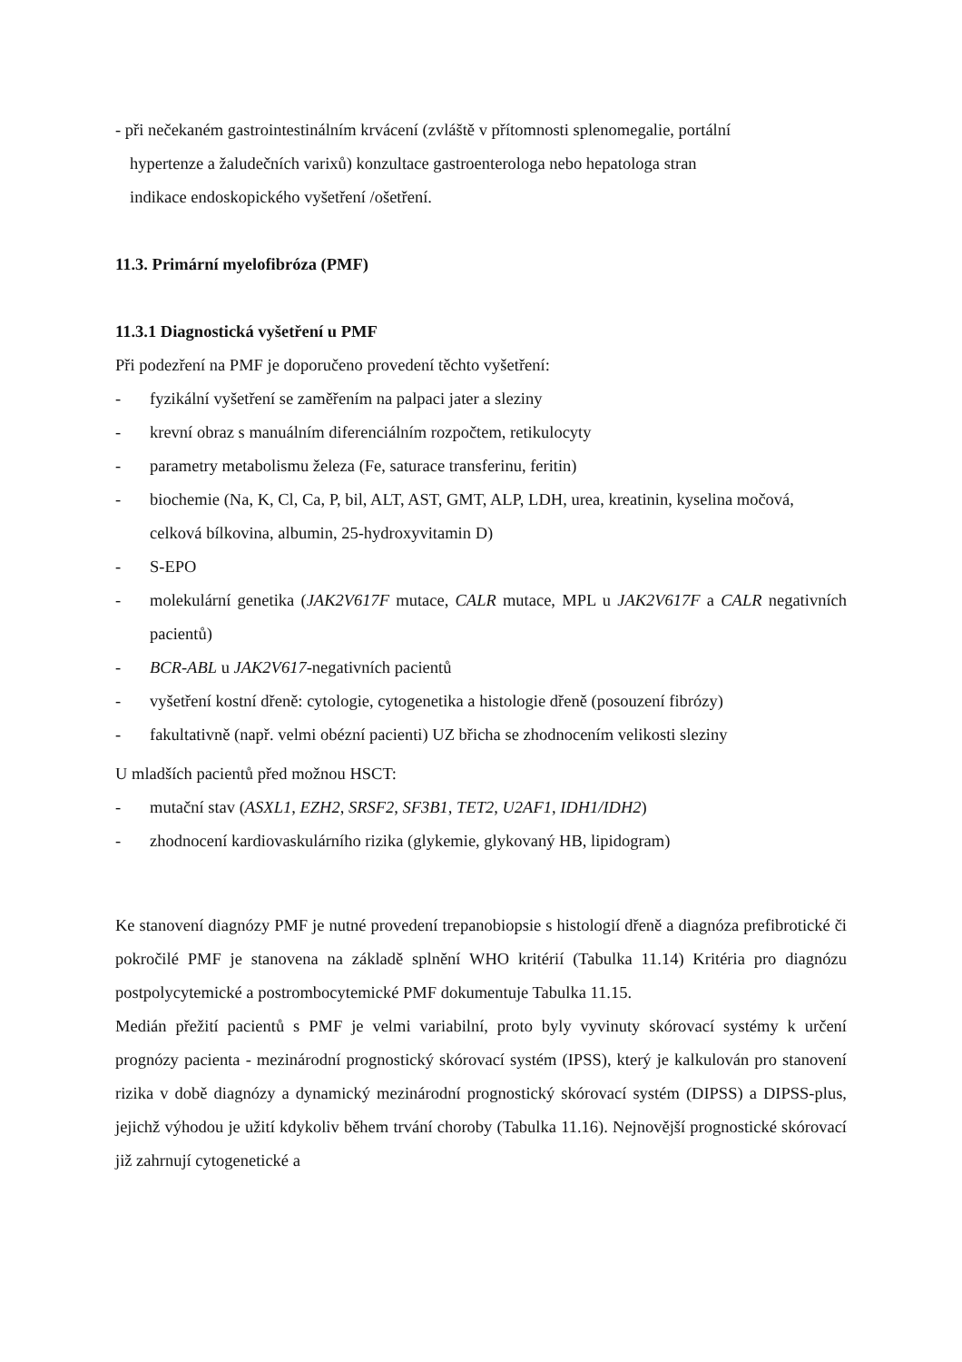- při nečekaném gastrointestinálním krvácení (zvláště v přítomnosti splenomegalie, portální
hypertenze a žaludečních varixů) konzultace gastroenterologa nebo hepatologa stran
indikace endoskopického vyšetření /ošetření.
11.3. Primární myelofibróza (PMF)
11.3.1 Diagnostická vyšetření u PMF
Při podezření na PMF je doporučeno provedení těchto vyšetření:
- fyzikální vyšetření se zaměřením na palpaci jater a sleziny
- krevní obraz s manuálním diferenciálním rozpočtem, retikulocyty
- parametry metabolismu železa (Fe, saturace transferinu, feritin)
- biochemie (Na, K, Cl, Ca, P, bil, ALT, AST, GMT, ALP, LDH, urea, kreatinin, kyselina močová, celková bílkovina, albumin, 25-hydroxyvitamin D)
- S-EPO
- molekulární genetika (JAK2V617F mutace, CALR mutace, MPL u JAK2V617F a CALR negativních pacientů)
- BCR-ABL u JAK2V617-negativních pacientů
- vyšetření kostní dřeně: cytologie, cytogenetika a histologie dřeně (posouzení fibrózy)
- fakultativně (např. velmi obézní pacienti) UZ břicha se zhodnocením velikosti sleziny
U mladších pacientů před možnou HSCT:
- mutační stav (ASXL1, EZH2, SRSF2, SF3B1, TET2, U2AF1, IDH1/IDH2)
- zhodnocení kardiovaskulárního rizika (glykemie, glykovaný HB, lipidogram)
Ke stanovení diagnózy PMF je nutné provedení trepanobiopsie s histologií dřeně a diagnóza prefibrotické či pokročilé PMF je stanovena na základě splnění WHO kritérií (Tabulka 11.14) Kritéria pro diagnózu postpolycytemické a postrombocytemické PMF dokumentuje Tabulka 11.15.
Medián přežití pacientů s PMF je velmi variabilní, proto byly vyvinuty skórovací systémy k určení prognózy pacienta - mezinárodní prognostický skórovací systém (IPSS), který je kalkulován pro stanovení rizika v době diagnózy a dynamický mezinárodní prognostický skórovací systém (DIPSS) a DIPSS-plus, jejichž výhodou je užití kdykoliv během trvání choroby (Tabulka 11.16). Nejnovější prognostické skórovací již zahrnují cytogenetické a